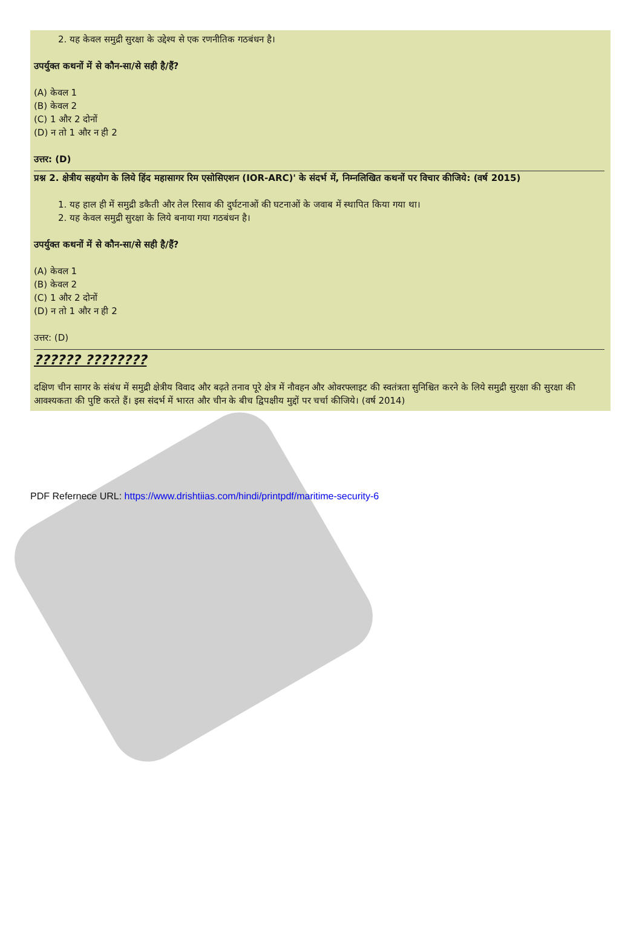2. यह केवल समुद्री सुरक्षा के उद्देश्य से एक रणनीतिक गठबंधन है।
उपर्युक्त कथनों में से कौन-सा/से सही है/हैं?
(A) केवल 1
(B) केवल 2
(C) 1 और 2 दोनों
(D) न तो 1 और न ही 2
उत्तर: (D)
प्रश्न 2. क्षेत्रीय सहयोग के लिये हिंद महासागर रिम एसोसिएशन (IOR-ARC)' के संदर्भ में, निम्नलिखित कथनों पर विचार कीजिये: (वर्ष 2015)
1. यह हाल ही में समुद्री डकैती और तेल रिसाव की दुर्घटनाओं की घटनाओं के जवाब में स्थापित किया गया था।
2. यह केवल समुद्री सुरक्षा के लिये बनाया गया गठबंधन है।
उपर्युक्त कथनों में से कौन-सा/से सही है/हैं?
(A) केवल 1
(B) केवल 2
(C) 1 और 2 दोनों
(D) न तो 1 और न ही 2
उत्तर: (D)
?????? ????????
दक्षिण चीन सागर के संबंध में समुद्री क्षेत्रीय विवाद और बढ़ते तनाव पूरे क्षेत्र में नौवहन और ओवरफ्लाइट की स्वतंत्रता सुनिश्चित करने के लिये समुद्री सुरक्षा की सुरक्षा की आवश्यकता की पुष्टि करते हैं। इस संदर्भ में भारत और चीन के बीच द्विपक्षीय मुद्दों पर चर्चा कीजिये। (वर्ष 2014)
PDF Refernece URL: https://www.drishtiias.com/hindi/printpdf/maritime-security-6